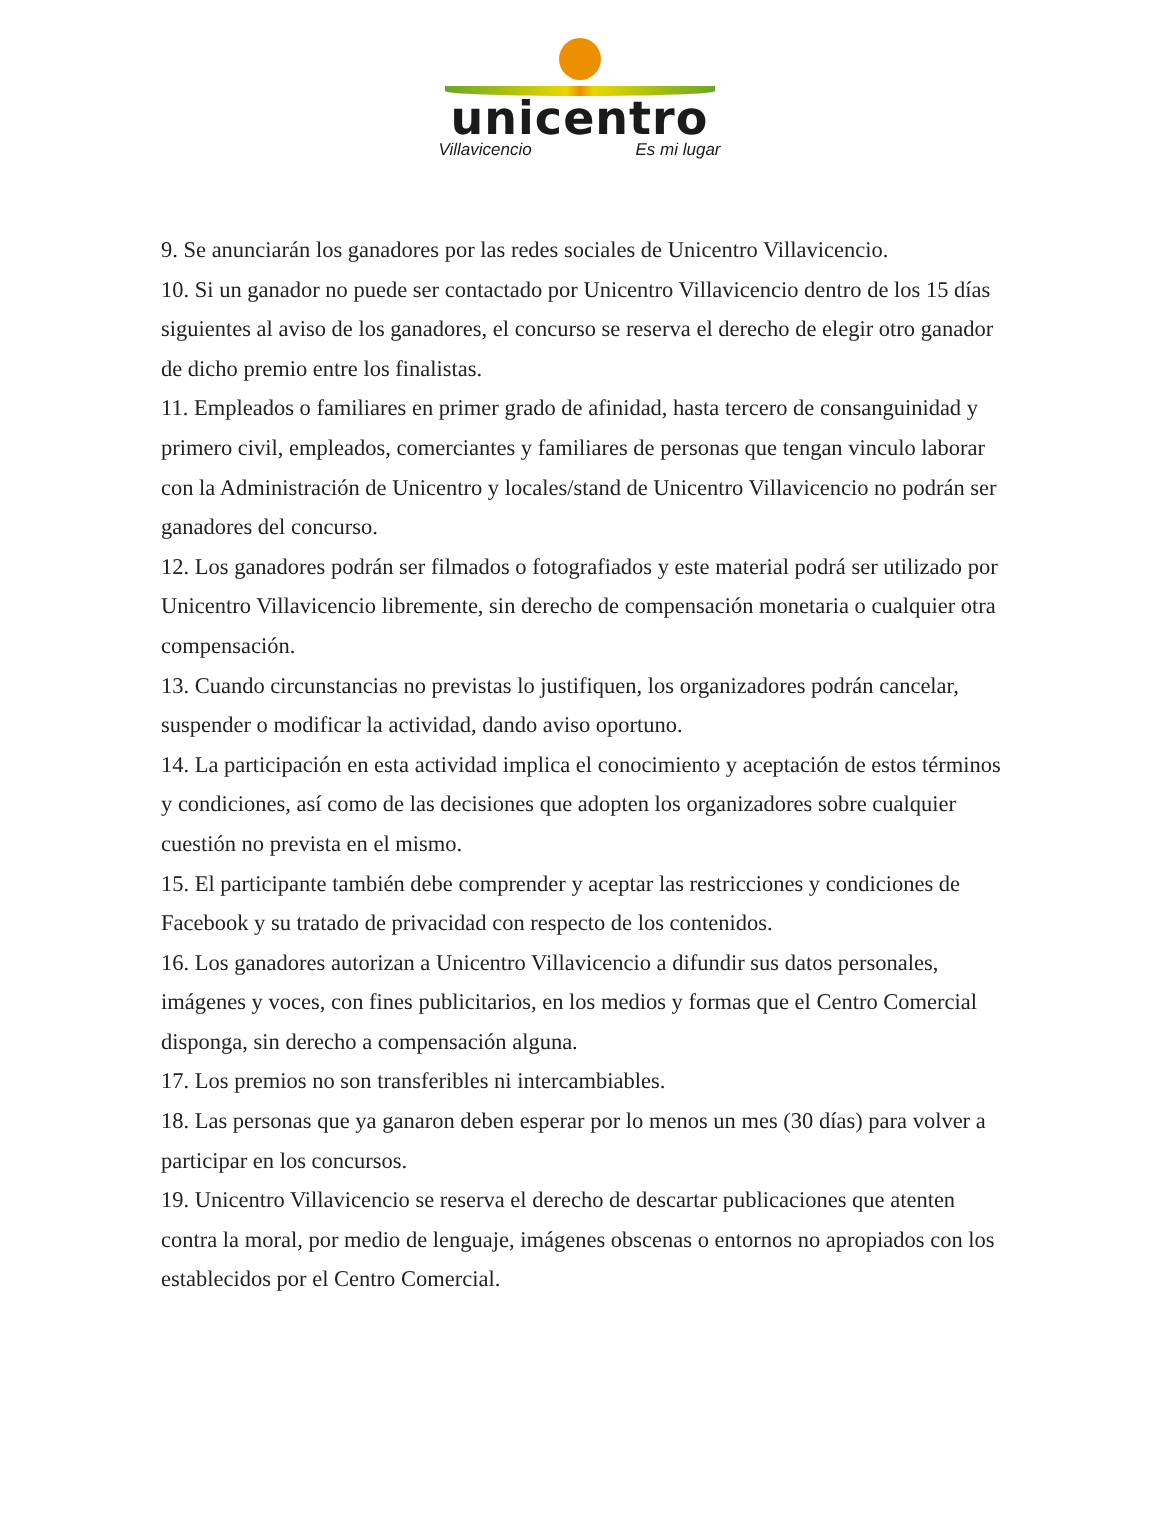unicentro
Villavicencio Es mi lugar
9. Se anunciarán los ganadores por las redes sociales de Unicentro Villavicencio.
10. Si un ganador no puede ser contactado por Unicentro Villavicencio dentro de los 15 días siguientes al aviso de los ganadores, el concurso se reserva el derecho de elegir otro ganador de dicho premio entre los finalistas.
11. Empleados o familiares en primer grado de afinidad, hasta tercero de consanguinidad y primero civil, empleados, comerciantes y familiares de personas que tengan vinculo laborar con la Administración de Unicentro y locales/stand de Unicentro Villavicencio no podrán ser ganadores del concurso.
12. Los ganadores podrán ser filmados o fotografiados y este material podrá ser utilizado por Unicentro Villavicencio libremente, sin derecho de compensación monetaria o cualquier otra compensación.
13. Cuando circunstancias no previstas lo justifiquen, los organizadores podrán cancelar, suspender o modificar la actividad, dando aviso oportuno.
14. La participación en esta actividad implica el conocimiento y aceptación de estos términos y condiciones, así como de las decisiones que adopten los organizadores sobre cualquier cuestión no prevista en el mismo.
15. El participante también debe comprender y aceptar las restricciones y condiciones de Facebook y su tratado de privacidad con respecto de los contenidos.
16. Los ganadores autorizan a Unicentro Villavicencio a difundir sus datos personales, imágenes y voces, con fines publicitarios, en los medios y formas que el Centro Comercial disponga, sin derecho a compensación alguna.
17. Los premios no son transferibles ni intercambiables.
18. Las personas que ya ganaron deben esperar por lo menos un mes (30 días) para volver a participar en los concursos.
19. Unicentro Villavicencio se reserva el derecho de descartar publicaciones que atenten contra la moral, por medio de lenguaje, imágenes obscenas o entornos no apropiados con los establecidos por el Centro Comercial.